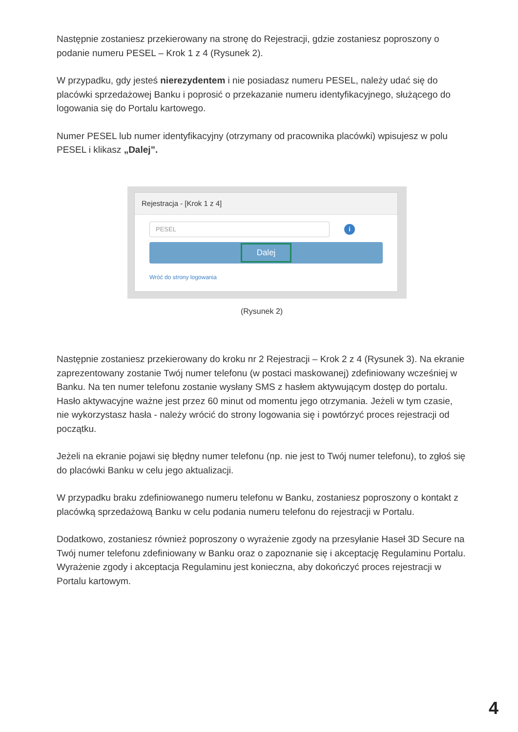Następnie zostaniesz przekierowany na stronę do Rejestracji, gdzie zostaniesz poproszony o podanie numeru PESEL – Krok 1 z 4 (Rysunek 2).
W przypadku, gdy jesteś nierezydentem i nie posiadasz numeru PESEL, należy udać się do placówki sprzedażowej Banku i poprosić o przekazanie numeru identyfikacyjnego, służącego do logowania się do Portalu kartowego.
Numer PESEL lub numer identyfikacyjny (otrzymany od pracownika placówki) wpisujesz w polu PESEL i klikasz „Dalej”.
Rejestracja - [Krok 1 z 4]
PESEL
i
Dalej
Wróć do strony logowania
(Rysunek 2)
Następnie zostaniesz przekierowany do kroku nr 2 Rejestracji – Krok 2 z 4 (Rysunek 3). Na ekranie zaprezentowany zostanie Twój numer telefonu (w postaci maskowanej) zdefiniowany wcześniej w Banku. Na ten numer telefonu zostanie wysłany SMS z hasłem aktywującym dostęp do portalu. Hasło aktywacyjne ważne jest przez 60 minut od momentu jego otrzymania. Jeżeli w tym czasie, nie wykorzystasz hasła - należy wrócić do strony logowania się i powtórzyć proces rejestracji od początku.
Jeżeli na ekranie pojawi się błędny numer telefonu (np. nie jest to Twój numer telefonu), to zgłoś się do placówki Banku w celu jego aktualizacji.
W przypadku braku zdefiniowanego numeru telefonu w Banku, zostaniesz poproszony o kontakt z placówką sprzedażową Banku w celu podania numeru telefonu do rejestracji w Portalu.
Dodatkowo, zostaniesz również poproszony o wyrażenie zgody na przesyłanie Haseł 3D Secure na Twój numer telefonu zdefiniowany w Banku oraz o zapoznanie się i akceptację Regulaminu Portalu. Wyrażenie zgody i akceptacja Regulaminu jest konieczna, aby dokończyć proces rejestracji w Portalu kartowym.
4